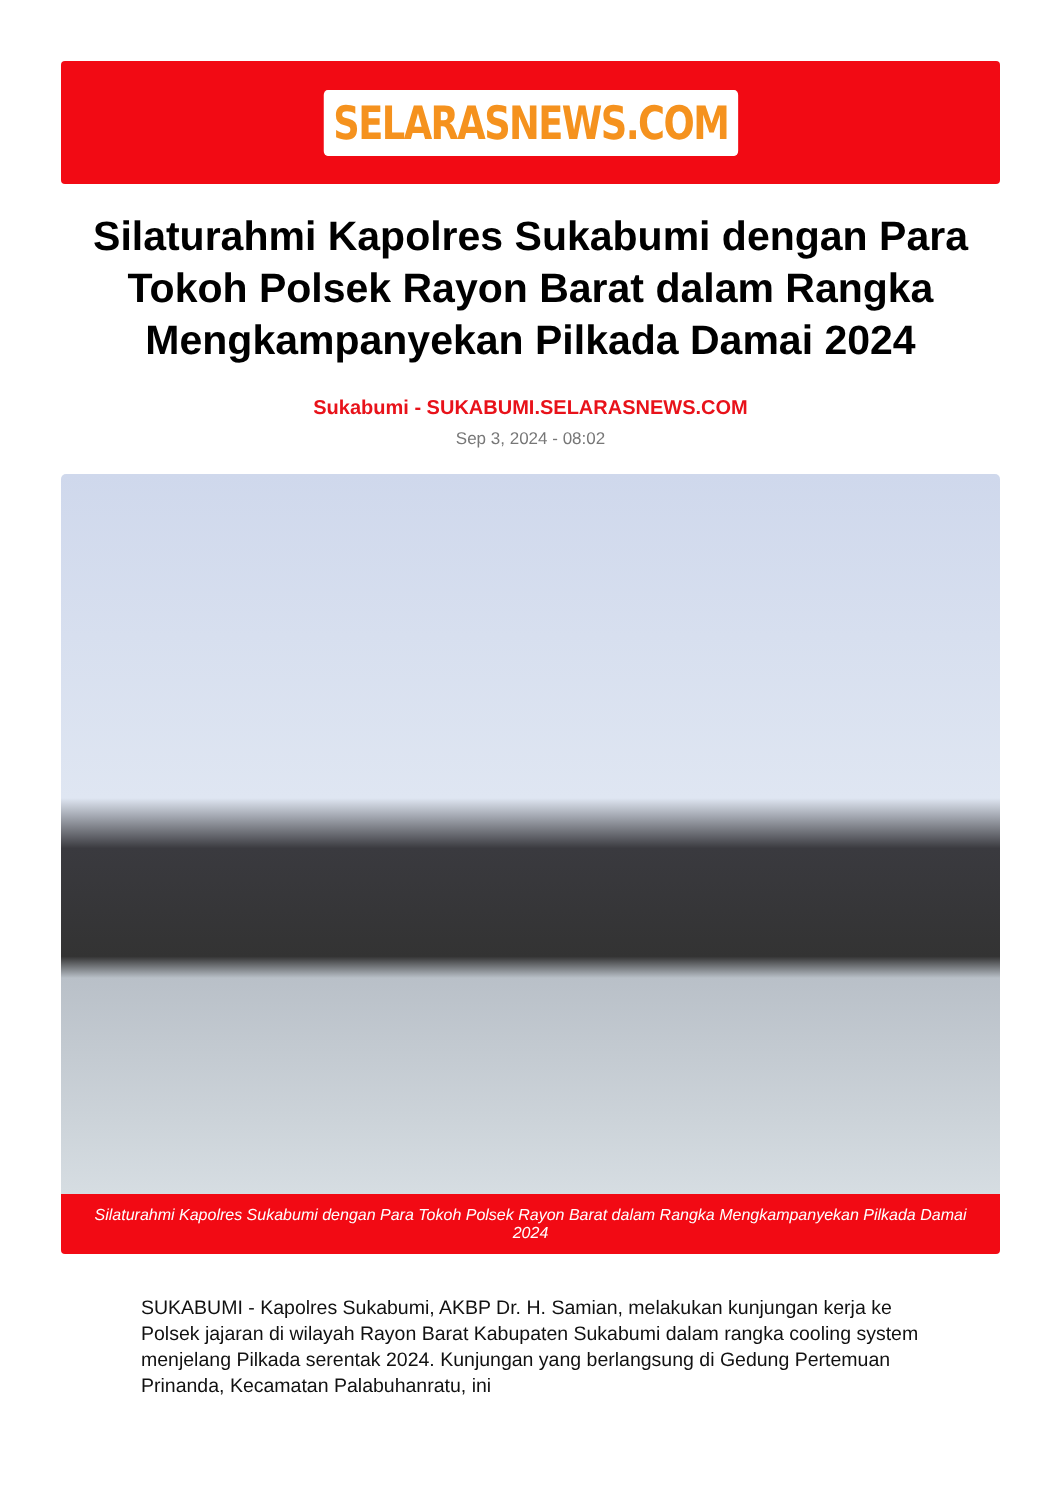SELARASNEWS.COM
Silaturahmi Kapolres Sukabumi dengan Para Tokoh Polsek Rayon Barat dalam Rangka Mengkampanyekan Pilkada Damai 2024
Sukabumi - SUKABUMI.SELARASNEWS.COM
Sep 3, 2024 - 08:02
Silaturahmi Kapolres Sukabumi dengan Para Tokoh Polsek Rayon Barat dalam Rangka Mengkampanyekan Pilkada Damai 2024
SUKABUMI - Kapolres Sukabumi, AKBP Dr. H. Samian, melakukan kunjungan kerja ke Polsek jajaran di wilayah Rayon Barat Kabupaten Sukabumi dalam rangka cooling system menjelang Pilkada serentak 2024. Kunjungan yang berlangsung di Gedung Pertemuan Prinanda, Kecamatan Palabuhanratu, ini